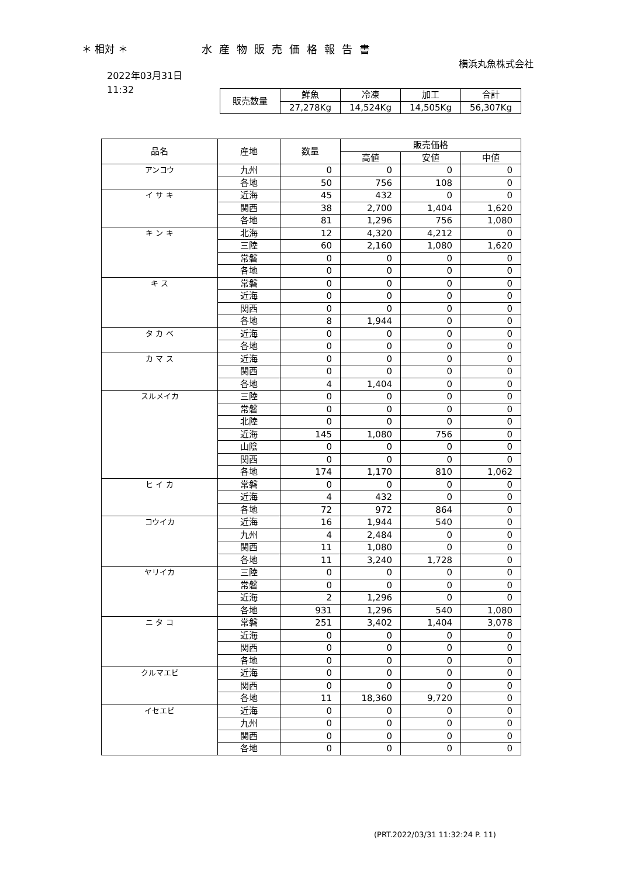＊ 相対 ＊ 水産物販売価格報告書
横浜丸魚株式会社
2022年03月31日
11:32
| 販売数量 | 鮮魚 | 冷凍 | 加工 | 合計 |
| --- | --- | --- | --- | --- |
| | 27,278Kg | 14,524Kg | 14,505Kg | 56,307Kg |
| 品名 | 産地 | 数量 | 販売価格 | | |
| --- | --- | --- | --- | --- | --- |
| | | | 高値 | 安値 | 中値 |
| アンコウ | 九州 | 0 | 0 | 0 | 0 |
| | 各地 | 50 | 756 | 108 | 0 |
| イ サ キ | 近海 | 45 | 432 | 0 | 0 |
| | 関西 | 38 | 2,700 | 1,404 | 1,620 |
| | 各地 | 81 | 1,296 | 756 | 1,080 |
| キ ン キ | 北海 | 12 | 4,320 | 4,212 | 0 |
| | 三陸 | 60 | 2,160 | 1,080 | 1,620 |
| | 常磐 | 0 | 0 | 0 | 0 |
| | 各地 | 0 | 0 | 0 | 0 |
| キ ス | 常磐 | 0 | 0 | 0 | 0 |
| | 近海 | 0 | 0 | 0 | 0 |
| | 関西 | 0 | 0 | 0 | 0 |
| | 各地 | 8 | 1,944 | 0 | 0 |
| タ カ ベ | 近海 | 0 | 0 | 0 | 0 |
| | 各地 | 0 | 0 | 0 | 0 |
| カ マ ス | 近海 | 0 | 0 | 0 | 0 |
| | 関西 | 0 | 0 | 0 | 0 |
| | 各地 | 4 | 1,404 | 0 | 0 |
| スルメイカ | 三陸 | 0 | 0 | 0 | 0 |
| | 常磐 | 0 | 0 | 0 | 0 |
| | 北陸 | 0 | 0 | 0 | 0 |
| | 近海 | 145 | 1,080 | 756 | 0 |
| | 山陰 | 0 | 0 | 0 | 0 |
| | 関西 | 0 | 0 | 0 | 0 |
| | 各地 | 174 | 1,170 | 810 | 1,062 |
| ヒ イ カ | 常磐 | 0 | 0 | 0 | 0 |
| | 近海 | 4 | 432 | 0 | 0 |
| | 各地 | 72 | 972 | 864 | 0 |
| コウイカ | 近海 | 16 | 1,944 | 540 | 0 |
| | 九州 | 4 | 2,484 | 0 | 0 |
| | 関西 | 11 | 1,080 | 0 | 0 |
| | 各地 | 11 | 3,240 | 1,728 | 0 |
| ヤリイカ | 三陸 | 0 | 0 | 0 | 0 |
| | 常磐 | 0 | 0 | 0 | 0 |
| | 近海 | 2 | 1,296 | 0 | 0 |
| | 各地 | 931 | 1,296 | 540 | 1,080 |
| ニ タ コ | 常磐 | 251 | 3,402 | 1,404 | 3,078 |
| | 近海 | 0 | 0 | 0 | 0 |
| | 関西 | 0 | 0 | 0 | 0 |
| | 各地 | 0 | 0 | 0 | 0 |
| クルマエビ | 近海 | 0 | 0 | 0 | 0 |
| | 関西 | 0 | 0 | 0 | 0 |
| | 各地 | 11 | 18,360 | 9,720 | 0 |
| イセエビ | 近海 | 0 | 0 | 0 | 0 |
| | 九州 | 0 | 0 | 0 | 0 |
| | 関西 | 0 | 0 | 0 | 0 |
| | 各地 | 0 | 0 | 0 | 0 |
(PRT.2022/03/31 11:32:24 P. 11)